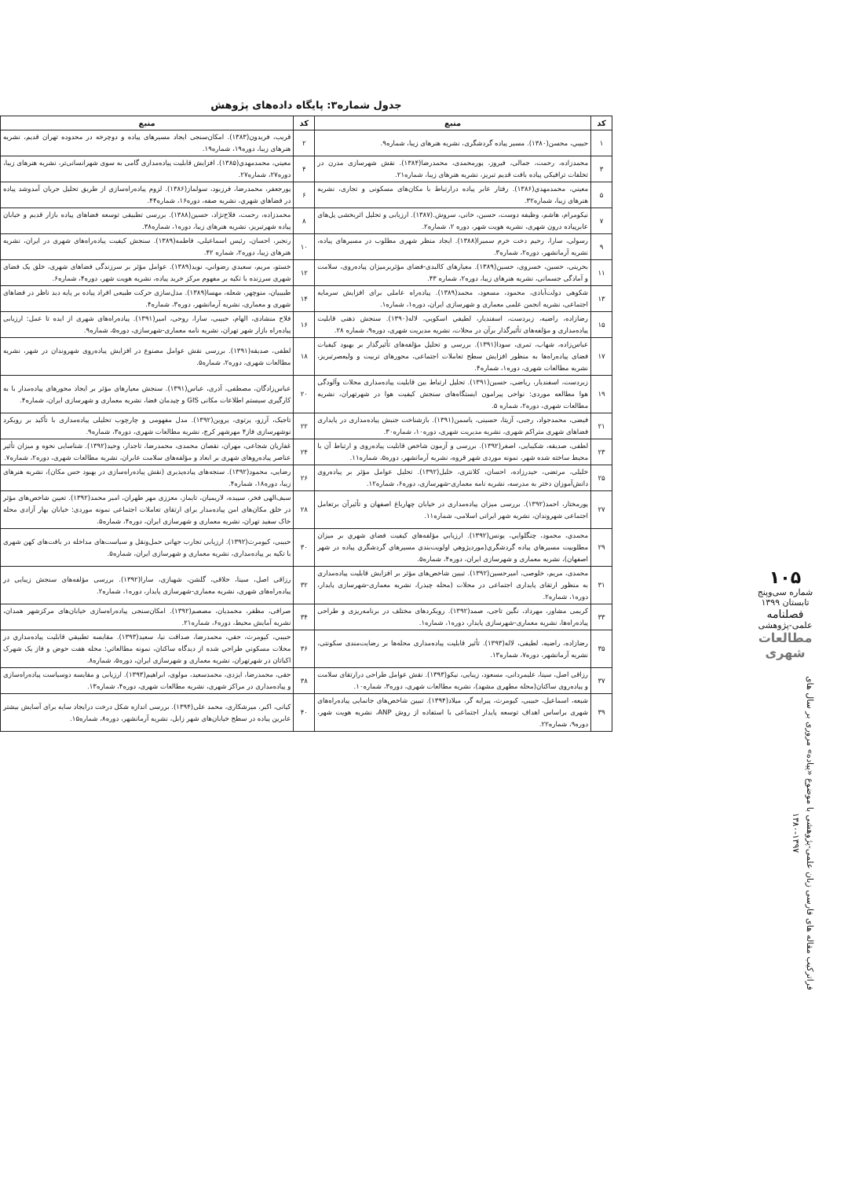جدول شماره۳: پایگاه داده‌های پژوهش
| کد | منبع | کد | منبع |
| --- | --- | --- | --- |
| ۱ | حبيبي، محسن(۱۳۸۰). مسیر پیاده گردشگری، نشریه هنرهای زیبا، شماره۹. | ۲ | قریب، فریدون(۱۳۸۳). امکان‌سنجی ایجاد مسیرهای پیاده و دوچرخه در محدوده تهران قدیم، نشریه هنرهای زیبا، دوره۱۹، شماره۱۹. |
| ۳ | محمدزاده، رحمت، جمالی، فیروز، پورمحمدی، محمدرضا(۱۳۸۴). نقش شهرسازی مدرن در تخلفات ترافیکی پیاده بافت قدیم تبریز، نشریه هنرهای زیبا، شماره۲۱. | ۴ | معيني، محمدمهدي(۱۳۸۵). افزایش قابلیت پیاده‌مداری گامی به سوی شهرانسانی‌تر، نشریه هنرهای زیبا، دوره۲۷، شماره۲۷. |
| ۵ | معيني، محمدمهدي(۱۳۸۶). رفتار عابر پیاده درارتباط با مکان‌های مسکونی و تجاری، نشریه هنرهای زیبا، شماره۳۲. | ۶ | پورجعفر، محمدرضا، فرزبود، سولماز(۱۳۸۶). لزوم پیاده‌راه‌سازي از طریق تحلیل جریان آمدوشد پیاده در فضاهاي شهري، نشریه صفه، دوره۱۶، شماره۴۴. |
| ۷ | نیکومرام، هاشم، وظیفه دوست، حسین، خانی، سروش.(۱۳۸۷). ارزیابی و تحلیل اثربخشی پل‌های عابرپیاده درون شهری، نشریه هویت شهر، دوره ۲، شماره۲. | ۸ | محمدزاده، رحمت، فلاح‌نژاد، حسین(۱۳۸۸). بررسی تطبیقی توسعه فضاهای پیاده بازار قدیم و خیابان پیاده شهرتبریز، نشریه هنرهای زیبا، دوره۱، شماره۳۸. |
| ۹ | رسولی، سارا، رحیم دخت خرم سمیرا(۱۳۸۸). ایجاد منظر شهری مطلوب در مسیرهای پیاده، نشریه آرمانشهر، دوره۲، شماره۳. | ۱۰ | رنجبر، احسان، رئیس اسماعیلی، فاطمه(۱۳۸۹). سنجش کیفیت پیاده‌راه‌های شهری در ایران، نشریه هنرهای زیبا، دوره۲، شماره ۴۲. |
| ۱۱ | بحرینی، حسین، خسروی، حسین(۱۳۸۹). معیارهای کالبدی-فضای مؤثربرمیزان پیاده‌روی، سلامت و آمادگی جسمانی، نشریه هنرهای زیبا، دوره۲، شماره ۴۳. | ۱۲ | خستو، مریم، سعیدي رضواني، نوید(۱۳۸۹). عوامل مؤثر بر سرزندگی فضاهای شهری، خلق یک فضای شهری سرزنده با تکیه بر مفهوم مرکز خرید پیاده، نشریه هویت شهر، دوره۴، شماره۶. |
| ۱۳ | شکوهی دولت‌آبادی، محمود، مسعود، محمد(۱۳۸۹). پیاده‌راه عاملی برای افزایش سرمایه اجتماعی، نشریه انجمن علمی معماری و شهرسازی ایران، دوره۱، شماره۱. | ۱۴ | طبیبیان، منوچهر، شعله، مهسا(۱۳۸۹). مدل‌سازی حرکت طبیعی افراد پیاده بر پایه دید ناظر در فضاهای شهری و معماری، نشریه آرمانشهر، دوره۳، شماره۴. |
| ۱۵ | رضازاده، راضیه، زبردست، اسفندیار، لطیفي اسکویي، لاله(۱۳۹۰). سنجش ذهنی قابلیت پیاده‌مداری و مؤلفه‌های تأثیرگذار برآن در محلات، نشریه مدیریت شهری، دوره۹، شماره ۲۸. | ۱۶ | فلاح منشادی، الهام، حبیبی، سارا، روحی، امیر(۱۳۹۱). پیاده‌راه‌های شهری از ایده تا عمل: ارزیابی پیاده‌راه بازار شهر تهران، نشریه نامه معماری-شهرسازی، دوره۵، شماره۹. |
| ۱۷ | عباس‌زاده، شهاب، تمری، سودا(۱۳۹۱). بررسی و تحلیل مؤلفه‌های تأثیرگذار بر بهبود کیفیات فضای پیاده‌راه‌ها به منظور افزایش سطح تعاملات اجتماعی، محورهای تربیت و ولیعصرتبریز، نشریه مطالعات شهری، دوره۱، شماره۴. | ۱۸ | لطفی، صدیقه(۱۳۹۱). بررسی نقش عوامل مصنوع در افزایش پیاده‌روی شهروندان در شهر، نشریه مطالعات شهری، دوره۲، شماره۵. |
| ۱۹ | زبردست، اسفندیار، ریاضی، حسین(۱۳۹۱). تحلیل ارتباط بین قابلیت پیاده‌مداری محلات وآلودگی هوا مطالعه موردی: نواحی پیرامون ایستگاه‌های سنجش کیفیت هوا در شهرتهران، نشریه مطالعات شهری، دوره۲، شماره ۵. | ۲۰ | عباس‌زادگان، مصطفی، آذری، عباس(۱۳۹۱). سنجش معیارهای مؤثر بر ایجاد محورهای پیاده‌مدار با به کارگیری سیستم اطلاعات مکانی GIS و چیدمان فضا، نشریه معماری و شهرسازی ایران، شماره۴. |
| ۲۱ | فیضی، محمدجواد، رجبی، آزیتا، حسینی، یاسمن(۱۳۹۱). بازشناخت جنبش پیاده‌مداری در پایداری فضاهای شهری متراکم شهری، نشریه مدیریت شهری، دوره۱۰، شماره۳۰. | ۲۲ | تاجیک، آرزو، پرتوی، پروین(۱۳۹۲). مدل مفهومی و چارچوب تحلیلی پیاده‌مداری با تأکید بر رویکرد نوشهرسازی فاز۴ مهرشهر کرج، نشریه مطالعات شهری، دوره۳، شماره۹. |
| ۲۳ | لطفی، صدیقه، شکیبایی، اصغر(۱۳۹۲). بررسی و آزمون شاخص قابلیت پیاده‌روی و ارتباط آن با محیط ساخته شده شهر، نمونه موردی شهر قروه، نشریه آرمانشهر، دوره۵، شماره۱۱. | ۲۴ | غفاریان شجاعی، مهران، نقصان محمدی، محمدرضا، تاجدار، وحید(۱۳۹۲). شناسایی نحوه و میزان تأثیر عناصر پیاده‌روهای شهری بر ابعاد و مؤلفه‌های سلامت عابران، نشریه مطالعات شهری، دوره۲، شماره۷. |
| ۲۵ | خلیلی، مرتضی، حیدرزاده، احسان، کلانتری، خلیل(۱۳۹۲). تحلیل عوامل مؤثر بر پیاده‌روی دانش‌آموزان دختر به مدرسه، نشریه نامه معماری-شهرسازی، دوره۶، شماره۱۲. | ۲۶ | رضایی، محمود(۱۳۹۲). سنجه‌های پیاده‌پذیری (نقش پیاده‌راه‌سازی در بهبود حس مکان)، نشریه هنرهای زیبا، دوره۱۸، شماره۴. |
| ۲۷ | پورمختار، احمد(۱۳۹۲). بررسی میزان پیاده‌مداری در خیابان چهارباغ اصفهان و تأثیرآن برتعامل اجتماعی شهروندان، نشریه شهر ایرانی اسلامی، شماره۱۱. | ۲۸ | سیف‌الهی فخر، سپیده، لاریمیان، تایماز، معززی مهر طهران، امیر محمد(۱۳۹۲). تعیین شاخص‌های مؤثر در خلق مکان‌های امن پیاده‌مدار برای ارتقای تعاملات اجتماعی نمونه موردی: خیابان بهار آزادی محله خاک سفید تهران، نشریه معماری و شهرسازی ایران، دوره۴، شماره۵. |
| ۲۹ | محمدي، محمود، چنگلوايي، يونس(۱۳۹۲). ارزيابي مؤلفه‌هاي كيفيت فضاي شهري بر ميزان مطلوبيت مسيرهاي پياده گردشگري(موردپژوهي اولويت‌بندي مسيرهاي گردشگري پياده در شهر اصفهان)، نشریه معماری و شهرسازی ایران، دوره۴، شماره۵. | ۳۰ | حبیبی، کیومرث(۱۳۹۲). ارزیابی تجارب جهانی حمل‌ونقل و سیاست‌های مداخله در بافت‌های کهن شهری با تکیه بر پیاده‌مداری، نشریه معماری و شهرسازی ایران، شماره۵. |
| ۳۱ | محمدی، مریم، خلوصی، امیرحسین(۱۳۹۲). تبیین شاخص‌های مؤثر بر افزایش قابلیت پیاده‌مداری به منظور ارتقای پایداری اجتماعی در محلات (محله چیذر)، نشریه معماری-شهرسازی پایدار، دوره۱، شماره۲. | ۳۲ | رزاقی اصل، سینا، خلاقی، گلشن، شهبازی، سارا(۱۳۹۲). بررسی مؤلفه‌های سنجش زیبایی در پیاده‌راه‌های شهری، نشریه معماری-شهرسازی پایدار، دوره۱، شماره۲. |
| ۳۳ | کریمی مشاور، مهرداد، نگین تاجی، صمد(۱۳۹۲). رویکردهای مختلف در برنامه‌ریزی و طراحی پیاده‌راه‌ها، نشریه معماری-شهرسازی پایدار، دوره۱، شماره۱. | ۳۴ | صرافی، مظفر، محمدیان، مصصم(۱۳۹۲). امکان‌سنجی پیاده‌راه‌سازی خیابان‌های مرکزشهر همدان، نشریه آمایش محیط، دوره۶، شماره۲۱. |
| ۳۵ | رضازاده، راضیه، لطیفی، لاله(۱۳۹۳). تأثیر قابلیت پیاده‌مداری محله‌ها بر رضایت‌مندی سکونتی، نشریه آرمانشهر، دوره۷، شماره۱۳. | ۳۶ | حبيبي، کیومرث، حقي، محمدرضا، صداقت نيا، سعيد(۱۳۹۳). مقايسه تطبيقي قابليت پياده‌مداري در محلات مسكوني طراحي شده از ديدگاه ساكنان، نمونه مطالعاتي: محله هفت حوض و فاز یک شهرک اکباتان در شهرتهران، نشریه معماری و شهرسازی ایران، دوره۵، شماره۸. |
| ۳۷ | رزاقی اصل، سینا، علیمردانی، مسعود، زیبایی، نیکو(۱۳۹۳). نقش عوامل طراحی درارتقای سلامت و پیاده‌روی ساکنان(محله مطهری مشهد)، نشریه مطالعات شهری، دوره۳، شماره۱۰. | ۳۸ | حقی، محمدرضا، ایزدی، محمدسعید، مولوی، ابراهیم(۱۳۹۳). ارزیابی و مقایسه دوسیاست پیاده‌راه‌سازی و پیاده‌مداری در مراکز شهری، نشریه مطالعات شهری، دوره۴، شماره۱۳. |
| ۳۹ | شیعه، اسماعیل، حبیبی، کیومرث، پیرایه گر، میلاد(۱۳۹۴). تبیین شاخص‌های جانمایی پیاده‌راه‌های شهری براساس اهداف توسعه پایدار اجتماعی با استفاده از روش ANP، نشریه هویت شهر، دوره۹، شماره۲۲. | ۴۰ | کیانی، اکبر، میرشکاری، محمد علی(۱۳۹۴). بررسی اندازه شکل درخت درایجاد سایه برای آسایش بیشتر عابرین پیاده در سطح خیابان‌های شهر زابل، نشریه آرمانشهر، دوره۸، شماره۱۵. |
۱۰۵
شماره سی‌وپنج
تابستان ۱۳۹۹
فصلنامه
علمی-پژوهشی
مطالعات شهری
فراترکیب مقاله های فارسی زبان علمی-پژوهشی با موضوع «پیاده» مروری بر سال های ۱۳۹۷-۱۳۸۰